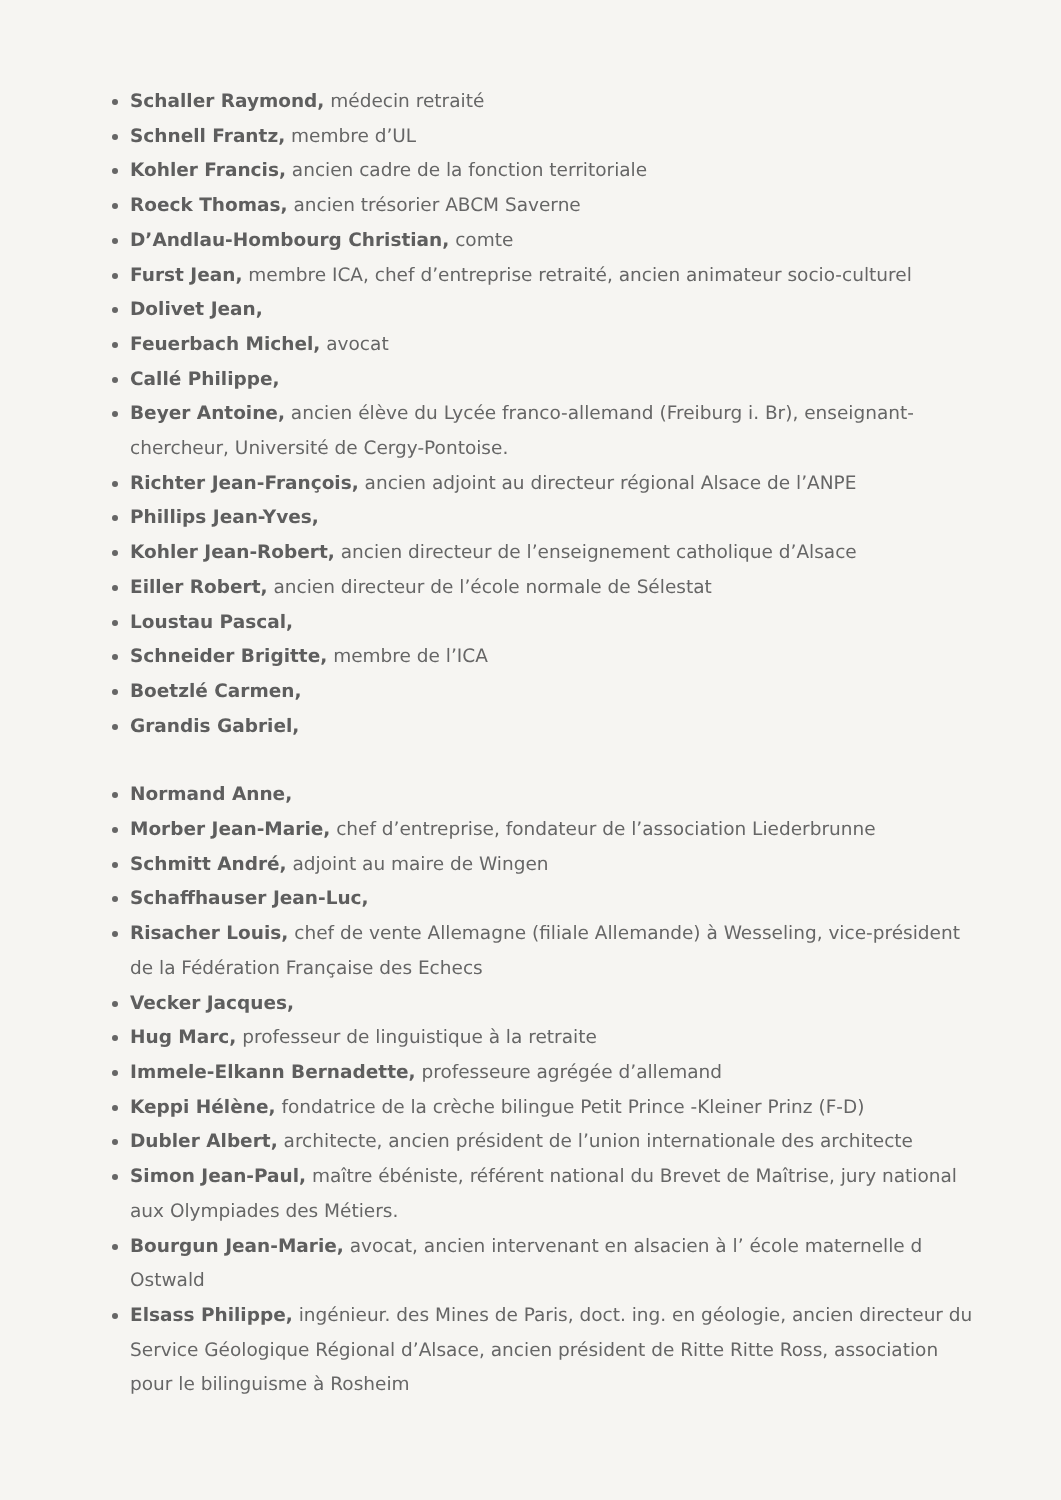Schaller Raymond, médecin retraité
Schnell Frantz, membre d’UL
Kohler Francis, ancien cadre de la fonction territoriale
Roeck Thomas, ancien trésorier ABCM Saverne
D’Andlau-Hombourg Christian, comte
Furst Jean, membre ICA, chef d’entreprise retraité, ancien animateur socio-culturel
Dolivet Jean,
Feuerbach Michel, avocat
Callé Philippe,
Beyer Antoine, ancien élève du Lycée franco-allemand (Freiburg i. Br), enseignant-chercheur, Université de Cergy-Pontoise.
Richter Jean-François, ancien adjoint au directeur régional Alsace de l’ANPE
Phillips Jean-Yves,
Kohler Jean-Robert, ancien directeur de l’enseignement catholique d’Alsace
Eiller Robert, ancien directeur de l’école normale de Sélestat
Loustau Pascal,
Schneider Brigitte, membre de l’ICA
Boetzlé Carmen,
Grandis Gabriel,
Normand Anne,
Morber Jean-Marie, chef d’entreprise, fondateur de l’association Liederbrunne
Schmitt André, adjoint au maire de Wingen
Schaffhauser Jean-Luc,
Risacher Louis, chef de vente Allemagne (filiale Allemande) à Wesseling, vice-président de la Fédération Française des Echecs
Vecker Jacques,
Hug Marc, professeur de linguistique à la retraite
Immele-Elkann Bernadette, professeure agrégée d’allemand
Keppi Hélène, fondatrice de la crèche bilingue Petit Prince -Kleiner Prinz (F-D)
Dubler Albert, architecte, ancien président de l’union internationale des architecte
Simon Jean-Paul, maître ébéniste, référent national du Brevet de Maîtrise, jury national aux Olympiades des Métiers.
Bourgun Jean-Marie, avocat, ancien intervenant en alsacien à l’ école maternelle d Ostwald
Elsass Philippe, ingénieur. des Mines de Paris, doct. ing. en géologie, ancien directeur du Service Géologique Régional d’Alsace, ancien président de Ritte Ritte Ross, association pour le bilinguisme à Rosheim